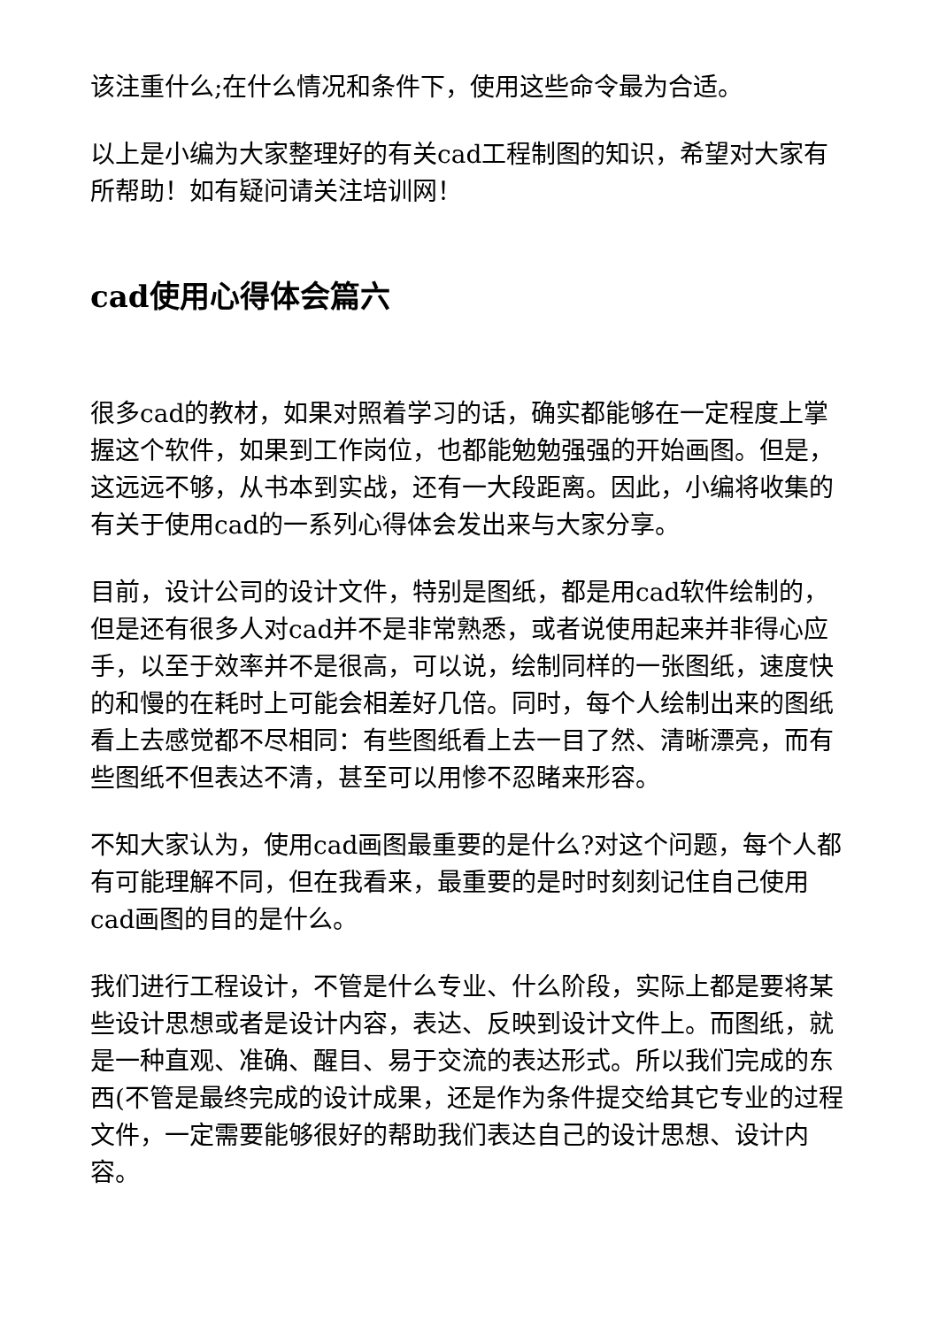该注重什么;在什么情况和条件下，使用这些命令最为合适。
以上是小编为大家整理好的有关cad工程制图的知识，希望对大家有所帮助！如有疑问请关注培训网！
cad使用心得体会篇六
很多cad的教材，如果对照着学习的话，确实都能够在一定程度上掌握这个软件，如果到工作岗位，也都能勉勉强强的开始画图。但是，这远远不够，从书本到实战，还有一大段距离。因此，小编将收集的有关于使用cad的一系列心得体会发出来与大家分享。
目前，设计公司的设计文件，特别是图纸，都是用cad软件绘制的，但是还有很多人对cad并不是非常熟悉，或者说使用起来并非得心应手，以至于效率并不是很高，可以说，绘制同样的一张图纸，速度快的和慢的在耗时上可能会相差好几倍。同时，每个人绘制出来的图纸看上去感觉都不尽相同：有些图纸看上去一目了然、清晰漂亮，而有些图纸不但表达不清，甚至可以用惨不忍睹来形容。
不知大家认为，使用cad画图最重要的是什么?对这个问题，每个人都有可能理解不同，但在我看来，最重要的是时时刻刻记住自己使用cad画图的目的是什么。
我们进行工程设计，不管是什么专业、什么阶段，实际上都是要将某些设计思想或者是设计内容，表达、反映到设计文件上。而图纸，就是一种直观、准确、醒目、易于交流的表达形式。所以我们完成的东西(不管是最终完成的设计成果，还是作为条件提交给其它专业的过程文件，一定需要能够很好的帮助我们表达自己的设计思想、设计内容。